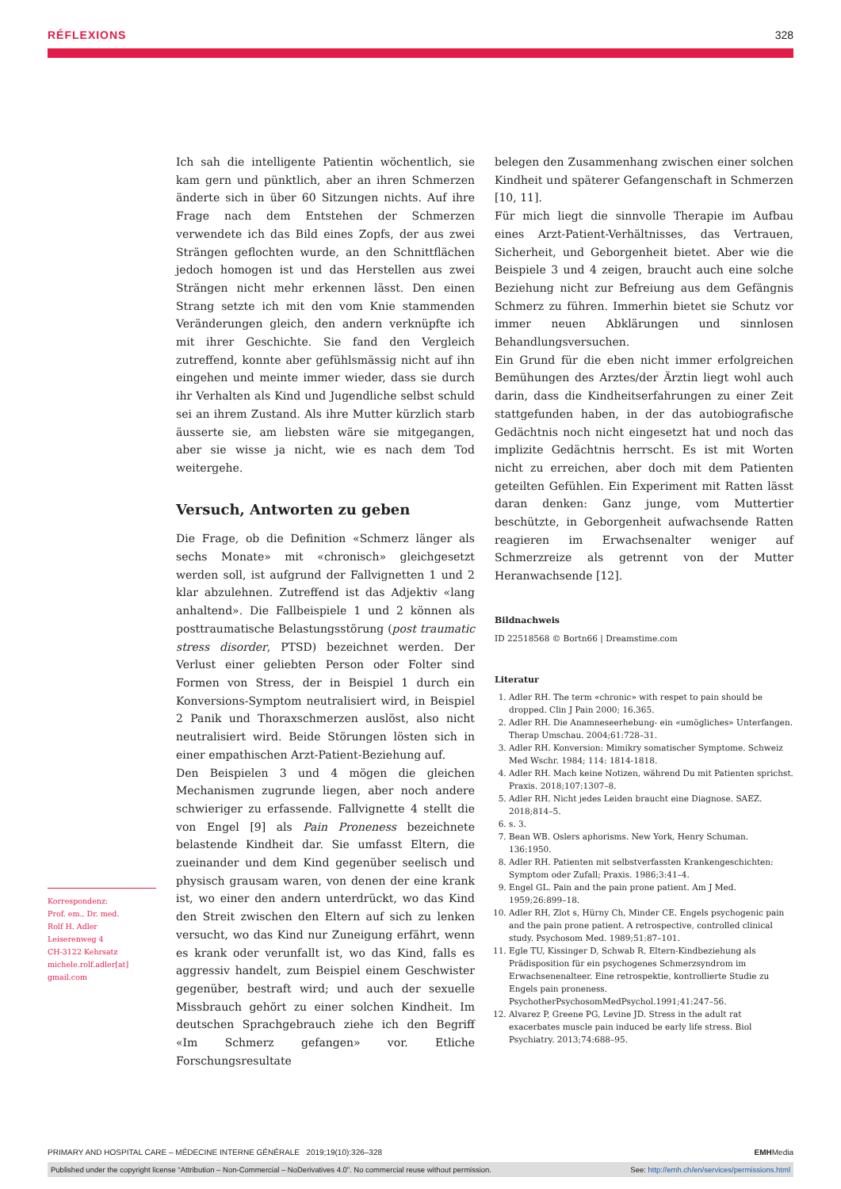RÉFLEXIONS 328
Ich sah die intelligente Patientin wöchentlich, sie kam gern und pünktlich, aber an ihren Schmerzen änderte sich in über 60 Sitzungen nichts. Auf ihre Frage nach dem Entstehen der Schmerzen verwendete ich das Bild eines Zopfs, der aus zwei Strängen geflochten wurde, an den Schnittflächen jedoch homogen ist und das Herstellen aus zwei Strängen nicht mehr erkennen lässt. Den einen Strang setzte ich mit den vom Knie stammenden Veränderungen gleich, den andern verknüpfte ich mit ihrer Geschichte. Sie fand den Vergleich zutreffend, konnte aber gefühlsmässig nicht auf ihn eingehen und meinte immer wieder, dass sie durch ihr Verhalten als Kind und Jugendliche selbst schuld sei an ihrem Zustand. Als ihre Mutter kürzlich starb äusserte sie, am liebsten wäre sie mitgegangen, aber sie wisse ja nicht, wie es nach dem Tod weitergehe.
Versuch, Antworten zu geben
Die Frage, ob die Definition «Schmerz länger als sechs Monate» mit «chronisch» gleichgesetzt werden soll, ist aufgrund der Fallvignetten 1 und 2 klar abzulehnen. Zutreffend ist das Adjektiv «lang anhaltend». Die Fallbeispiele 1 und 2 können als posttraumatische Belastungsstörung (post traumatic stress disorder, PTSD) bezeichnet werden. Der Verlust einer geliebten Person oder Folter sind Formen von Stress, der in Beispiel 1 durch ein Konversions-Symptom neutralisiert wird, in Beispiel 2 Panik und Thoraxschmerzen auslöst, also nicht neutralisiert wird. Beide Störungen lösten sich in einer empathischen Arzt-Patient-Beziehung auf.
Den Beispielen 3 und 4 mögen die gleichen Mechanismen zugrunde liegen, aber noch andere schwieriger zu erfassende. Fallvignette 4 stellt die von Engel [9] als Pain Proneness bezeichnete belastende Kindheit dar. Sie umfasst Eltern, die zueinander und dem Kind gegenüber seelisch und physisch grausam waren, von denen der eine krank ist, wo einer den andern unterdrückt, wo das Kind den Streit zwischen den Eltern auf sich zu lenken versucht, wo das Kind nur Zuneigung erfährt, wenn es krank oder verunfallt ist, wo das Kind, falls es aggressiv handelt, zum Beispiel einem Geschwister gegenüber, bestraft wird; und auch der sexuelle Missbrauch gehört zu einer solchen Kindheit. Im deutschen Sprachgebrauch ziehe ich den Begriff «Im Schmerz gefangen» vor. Etliche Forschungsresultate
belegen den Zusammenhang zwischen einer solchen Kindheit und späterer Gefangenschaft in Schmerzen [10, 11].
Für mich liegt die sinnvolle Therapie im Aufbau eines Arzt-Patient-Verhältnisses, das Vertrauen, Sicherheit, und Geborgenheit bietet. Aber wie die Beispiele 3 und 4 zeigen, braucht auch eine solche Beziehung nicht zur Befreiung aus dem Gefängnis Schmerz zu führen. Immerhin bietet sie Schutz vor immer neuen Abklärungen und sinnlosen Behandlungsversuchen.
Ein Grund für die eben nicht immer erfolgreichen Bemühungen des Arztes/der Ärztin liegt wohl auch darin, dass die Kindheitserfahrungen zu einer Zeit stattgefunden haben, in der das autobiografische Gedächtnis noch nicht eingesetzt hat und noch das implizite Gedächtnis herrscht. Es ist mit Worten nicht zu erreichen, aber doch mit dem Patienten geteilten Gefühlen. Ein Experiment mit Ratten lässt daran denken: Ganz junge, vom Muttertier beschützte, in Geborgenheit aufwachsende Ratten reagieren im Erwachsenalter weniger auf Schmerzreize als getrennt von der Mutter Heranwachsende [12].
Bildnachweis
ID 22518568 © Bortn66 | Dreamstime.com
Literatur
1. Adler RH. The term «chronic» with respet to pain should be dropped. Clin J Pain 2000; 16.365.
2. Adler RH. Die Anamneseerhebung- ein «umögliches» Unterfangen. Therap Umschau. 2004;61:728–31.
3. Adler RH. Konversion: Mimikry somatischer Symptome. Schweiz Med Wschr. 1984; 114: 1814-1818.
4. Adler RH. Mach keine Notizen, während Du mit Patienten sprichst. Praxis. 2018;107:1307–8.
5. Adler RH. Nicht jedes Leiden braucht eine Diagnose. SAEZ. 2018;814–5.
6. s. 3.
7. Bean WB. Oslers aphorisms. New York, Henry Schuman. 136:1950.
8. Adler RH. Patienten mit selbstverfassten Krankengeschichten: Symptom oder Zufall; Praxis. 1986;3:41–4.
9. Engel GL. Pain and the pain prone patient. Am J Med. 1959;26:899–18.
10. Adler RH, Zlot s, Hürny Ch, Minder CE. Engels psychogenic pain and the pain prone patient. A retrospective, controlled clinical study. Psychosom Med. 1989;51:87–101.
11. Egle TU, Kissinger D, Schwab R. Eltern-Kindbeziehung als Prädisposition für ein psychogenes Schmerzsyndrom im Erwachsenenalteer. Eine retrospektie, kontrollierte Studie zu Engels pain proneness. PsychotherPsychosomMedPsychol.1991;41:247–56.
12. Alvarez P, Greene PG, Levine JD. Stress in the adult rat exacerbates muscle pain induced be early life stress. Biol Psychiatry. 2013;74:688–95.
Korrespondenz:
Prof. em., Dr. med.
Rolf H. Adler
Leiserenweg 4
CH-3122 Kehrsatz
michele.rolf.adler[at]
gmail.com
PRIMARY AND HOSPITAL CARE – MÉDECINE INTERNE GÉNÉRALE 2019;19(10):326–328 EMHMedia
Published under the copyright license “Attribution – Non-Commercial – NoDerivatives 4.0”. No commercial reuse without permission. See: http://emh.ch/en/services/permissions.html